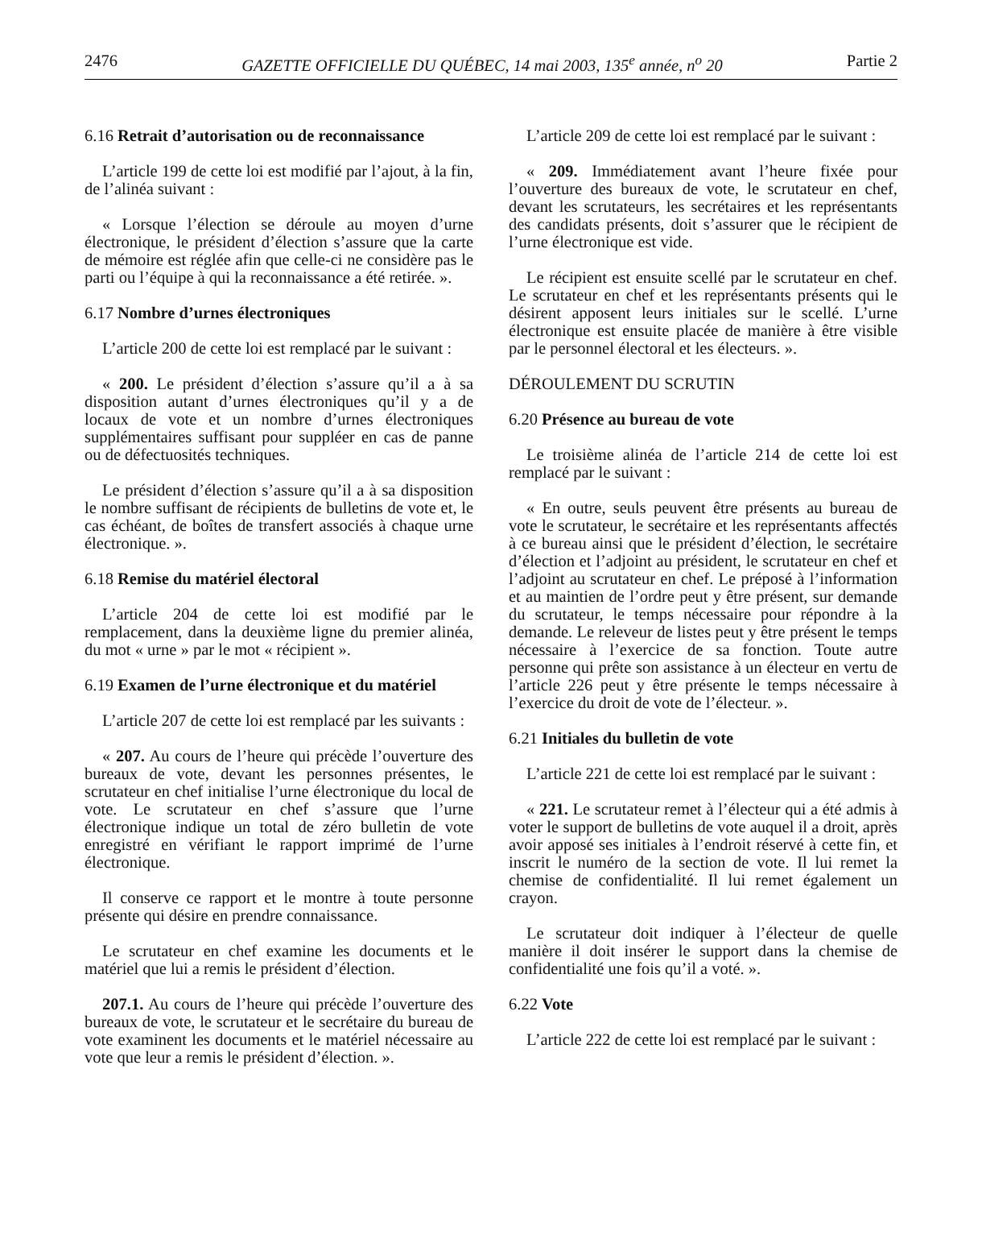2476 GAZETTE OFFICIELLE DU QUÉBEC, 14 mai 2003, 135<sup>e</sup> année, n<sup>o</sup> 20 Partie 2
6.16 Retrait d’autorisation ou de reconnaissance
L’article 199 de cette loi est modifié par l’ajout, à la fin, de l’alinéa suivant :
« Lorsque l’élection se déroule au moyen d’urne électronique, le président d’élection s’assure que la carte de mémoire est réglée afin que celle-ci ne considère pas le parti ou l’équipe à qui la reconnaissance a été retirée. ».
6.17 Nombre d’urnes électroniques
L’article 200 de cette loi est remplacé par le suivant :
« 200. Le président d’élection s’assure qu’il a à sa disposition autant d’urnes électroniques qu’il y a de locaux de vote et un nombre d’urnes électroniques supplémentaires suffisant pour suppléer en cas de panne ou de défectuosités techniques.
Le président d’élection s’assure qu’il a à sa disposition le nombre suffisant de récipients de bulletins de vote et, le cas échéant, de boîtes de transfert associés à chaque urne électronique. ».
6.18 Remise du matériel électoral
L’article 204 de cette loi est modifié par le remplacement, dans la deuxième ligne du premier alinéa, du mot « urne » par le mot « récipient ».
6.19 Examen de l’urne électronique et du matériel
L’article 207 de cette loi est remplacé par les suivants :
« 207. Au cours de l’heure qui précède l’ouverture des bureaux de vote, devant les personnes présentes, le scrutateur en chef initialise l’urne électronique du local de vote. Le scrutateur en chef s’assure que l’urne électronique indique un total de zéro bulletin de vote enregistré en vérifiant le rapport imprimé de l’urne électronique.
Il conserve ce rapport et le montre à toute personne présente qui désire en prendre connaissance.
Le scrutateur en chef examine les documents et le matériel que lui a remis le président d’élection.
207.1. Au cours de l’heure qui précède l’ouverture des bureaux de vote, le scrutateur et le secrétaire du bureau de vote examinent les documents et le matériel nécessaire au vote que leur a remis le président d’élection. ».
L’article 209 de cette loi est remplacé par le suivant :
« 209. Immédiatement avant l’heure fixée pour l’ouverture des bureaux de vote, le scrutateur en chef, devant les scrutateurs, les secrétaires et les représentants des candidats présents, doit s’assurer que le récipient de l’urne électronique est vide.
Le récipient est ensuite scellé par le scrutateur en chef. Le scrutateur en chef et les représentants présents qui le désirent apposent leurs initiales sur le scellé. L’urne électronique est ensuite placée de manière à être visible par le personnel électoral et les électeurs. ».
DÉROULEMENT DU SCRUTIN
6.20 Présence au bureau de vote
Le troisième alinéa de l’article 214 de cette loi est remplacé par le suivant :
« En outre, seuls peuvent être présents au bureau de vote le scrutateur, le secrétaire et les représentants affectés à ce bureau ainsi que le président d’élection, le secrétaire d’élection et l’adjoint au président, le scrutateur en chef et l’adjoint au scrutateur en chef. Le préposé à l’information et au maintien de l’ordre peut y être présent, sur demande du scrutateur, le temps nécessaire pour répondre à la demande. Le releveur de listes peut y être présent le temps nécessaire à l’exercice de sa fonction. Toute autre personne qui prête son assistance à un électeur en vertu de l’article 226 peut y être présente le temps nécessaire à l’exercice du droit de vote de l’électeur. ».
6.21 Initiales du bulletin de vote
L’article 221 de cette loi est remplacé par le suivant :
« 221. Le scrutateur remet à l’électeur qui a été admis à voter le support de bulletins de vote auquel il a droit, après avoir apposé ses initiales à l’endroit réservé à cette fin, et inscrit le numéro de la section de vote. Il lui remet la chemise de confidentialité. Il lui remet également un crayon.
Le scrutateur doit indiquer à l’électeur de quelle manière il doit insérer le support dans la chemise de confidentialité une fois qu’il a voté. ».
6.22 Vote
L’article 222 de cette loi est remplacé par le suivant :